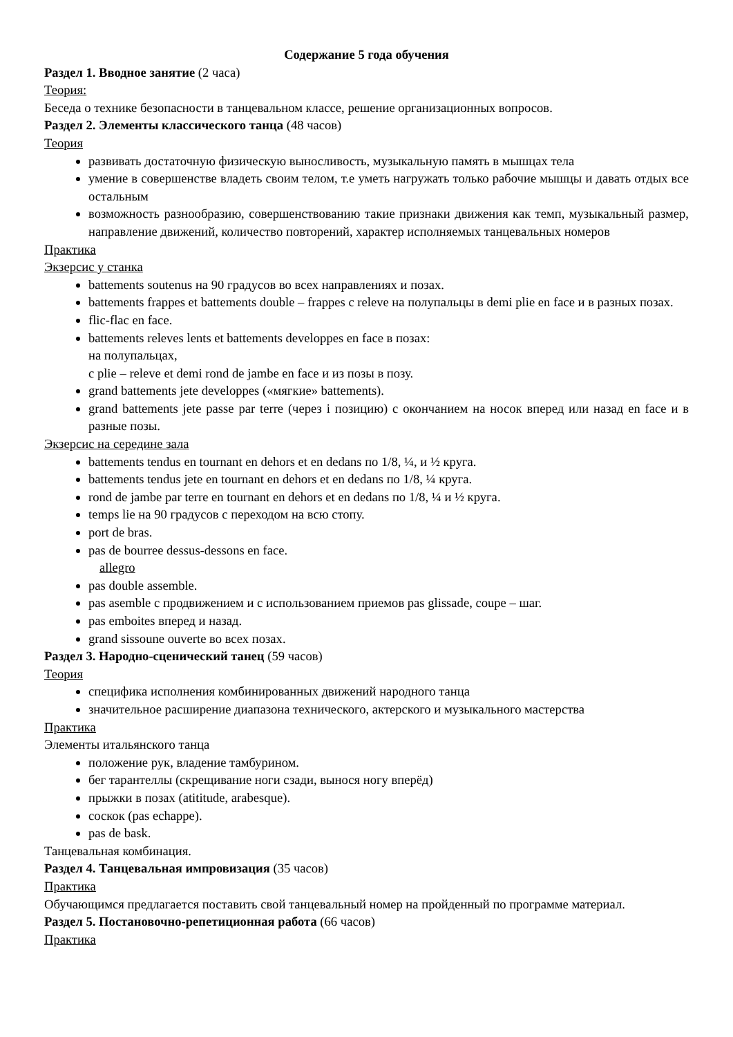Содержание 5 года обучения
Раздел 1. Вводное занятие (2 часа)
Теория:
Беседа о технике безопасности в танцевальном классе, решение организационных вопросов.
Раздел 2. Элементы классического танца (48 часов)
Теория
развивать достаточную физическую выносливость, музыкальную память в мышцах тела
умение в совершенстве владеть своим телом, т.е уметь нагружать только рабочие мышцы и давать отдых все остальным
возможность разнообразию, совершенствованию такие признаки движения как темп, музыкальный размер, направление движений, количество повторений, характер исполняемых танцевальных номеров
Практика
Экзерсис у станка
battements soutenus на 90 градусов во всех направлениях и позах.
battements frappes et battements double – frappes с releve на полупальцы в demi plie en face и в разных позах.
flic-flac en face.
battements releves lents et battements developpes en face в позах:
на полупальцах,
с plie – releve et demi rond de jambe en face и из позы в позу.
grand battements jete developpes («мягкие» battements).
grand battements jete passe par terre (через і позицию) с окончанием на носок вперед или назад en face и в разные позы.
Экзерсис на середине зала
battements tendus en tournant en dehors et en dedans по 1/8, ¼, и ½ круга.
battements tendus jete en tournant en dehors et en dedans по 1/8, ¼ круга.
rond de jambe par terre en tournant en dehors et en dedans по 1/8, ¼ и ½ круга.
temps lie на 90 градусов с переходом на всю стопу.
port de bras.
pas de bourree dessus-dessons en face.
allegro
pas double assemble.
pas asemble с продвижением и с использованием приемов pas glissade, coupe – шаг.
pas emboites вперед и назад.
grand sissoune ouverte во всех позах.
Раздел 3. Народно-сценический танец (59 часов)
Теория
специфика исполнения комбинированных движений народного танца
значительное расширение диапазона технического, актерского и музыкального мастерства
Практика
Элементы итальянского танца
положение рук, владение тамбурином.
бег тарантеллы (скрещивание ноги сзади, вынося ногу вперёд)
прыжки в позах (atititude, arabesque).
соскок (pas echappe).
pas de bask.
Танцевальная комбинация.
Раздел 4. Танцевальная импровизация (35 часов)
Практика
Обучающимся предлагается поставить свой танцевальный номер на пройденный по программе материал.
Раздел 5. Постановочно-репетиционная работа (66 часов)
Практика